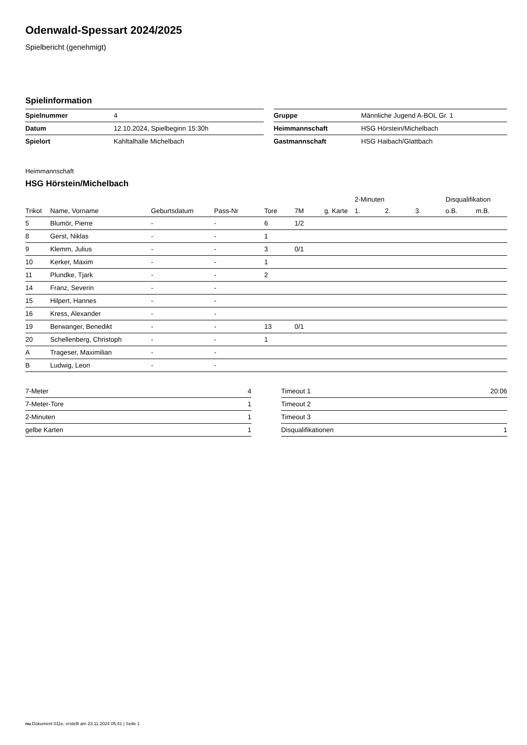Odenwald-Spessart 2024/2025
Spielbericht (genehmigt)
Spielinformation
| Spielnummer | 4 | | Gruppe | Männliche Jugend A-BOL Gr. 1 |
| Datum | 12.10.2024, Spielbeginn 15:30h | | Heimmannschaft | HSG Hörstein/Michelbach |
| Spielort | Kahltalhalle Michelbach | | Gastmannschaft | HSG Haibach/Glattbach |
Heimmannschaft
HSG Hörstein/Michelbach
| | | | | | | | 2-Minuten | | | Disqualifikation | |
| --- | --- | --- | --- | --- | --- | --- | --- | --- | --- | --- | --- |
| Trikot | Name, Vorname | Geburtsdatum | Pass-Nr | Tore | 7M | g. Karte | 1. | 2. | 3. | o.B. | m.B. |
| 5 | Blumör, Pierre | - | - | 6 | 1/2 | | | | | | |
| 8 | Gerst, Niklas | - | - | 1 | | | | | | | |
| 9 | Klemm, Julius | - | - | 3 | 0/1 | | | | | | |
| 10 | Kerker, Maxim | - | - | 1 | | | | | | | |
| 11 | Plundke, Tjark | - | - | 2 | | | | | | | |
| 14 | Franz, Severin | - | - | | | | | | | | |
| 15 | Hilpert, Hannes | - | - | | | | | | | | |
| 16 | Kress, Alexander | - | - | | | | | | | | |
| 19 | Berwanger, Benedikt | - | - | 13 | 0/1 | | | | | | |
| 20 | Schellenberg, Christoph | - | - | 1 | | | | | | | |
| A | Trageser, Maximilian | - | - | | | | | | | | |
| B | Ludwig, Leon | - | - | | | | | | | | |
| 7-Meter | 4 |
| 7-Meter-Tore | 1 |
| 2-Minuten | 1 |
| gelbe Karten | 1 |
| Timeout 1 | 20:06 |
| Timeout 2 | |
| Timeout 3 | |
| Disqualifikationen | 1 |
nu.Dokument 011e, erstellt am 23.11.2024 05:41 | Seite 1